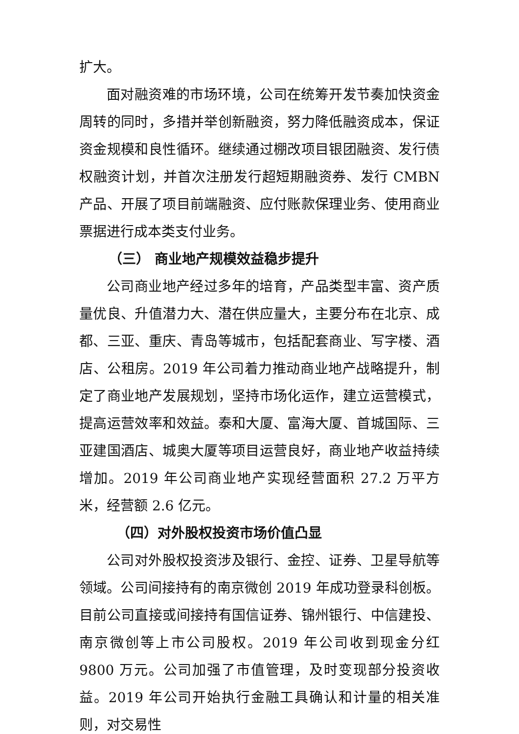扩大。
面对融资难的市场环境，公司在统筹开发节奏加快资金周转的同时，多措并举创新融资，努力降低融资成本，保证资金规模和良性循环。继续通过棚改项目银团融资、发行债权融资计划，并首次注册发行超短期融资券、发行 CMBN 产品、开展了项目前端融资、应付账款保理业务、使用商业票据进行成本类支付业务。
（三） 商业地产规模效益稳步提升
公司商业地产经过多年的培育，产品类型丰富、资产质量优良、升值潜力大、潜在供应量大，主要分布在北京、成都、三亚、重庆、青岛等城市，包括配套商业、写字楼、酒店、公租房。2019 年公司着力推动商业地产战略提升，制定了商业地产发展规划，坚持市场化运作，建立运营模式，提高运营效率和效益。泰和大厦、富海大厦、首城国际、三亚建国酒店、城奥大厦等项目运营良好，商业地产收益持续增加。2019 年公司商业地产实现经营面积 27.2 万平方米，经营额 2.6 亿元。
（四）对外股权投资市场价值凸显
公司对外股权投资涉及银行、金控、证券、卫星导航等领域。公司间接持有的南京微创 2019 年成功登录科创板。目前公司直接或间接持有国信证券、锦州银行、中信建投、南京微创等上市公司股权。2019 年公司收到现金分红 9800 万元。公司加强了市值管理，及时变现部分投资收益。2019 年公司开始执行金融工具确认和计量的相关准则，对交易性